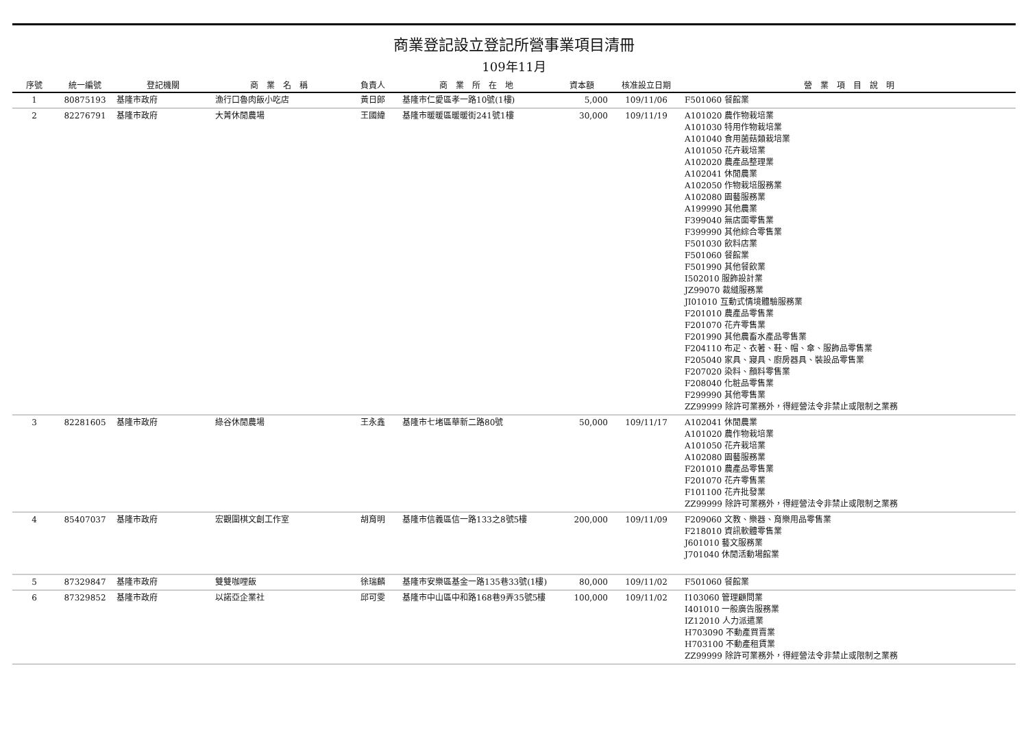商業登記設立登記所營事業項目清冊
109年11月
| 序號 | 統一編號 | 登記機關 | 商 業 名 稱 | 負責人 | 商 業 所 在 地 | 資本額 | 核准設立日期 | 營 業 項 目 說 明 |
| --- | --- | --- | --- | --- | --- | --- | --- | --- |
| 1 | 80875193 | 基隆市政府 | 漁行口魯肉飯小吃店 | 黃日郎 | 基隆市仁愛區孝一路10號(1樓) | 5,000 | 109/11/06 | F501060 餐館業 |
| 2 | 82276791 | 基隆市政府 | 大菁休閒農場 | 王國緯 | 基隆市暖暖區暖暖街241號1樓 | 30,000 | 109/11/19 | A101020 農作物栽培業 A101030 特用作物栽培業 A101040 食用菌菇類栽培業 A101050 花卉栽培業 A102020 農產品整理業 A102041 休閒農業 A102050 作物栽培服務業 A102080 園藝服務業 A199990 其他農業 F399040 無店面零售業 F399990 其他綜合零售業 F501030 飲料店業 F501060 餐館業 F501990 其他餐飲業 I502010 服飾設計業 JZ99070 裁縫服務業 JI01010 互動式情境體驗服務業 F201010 農產品零售業 F201070 花卉零售業 F201990 其他農畜水產品零售業 F204110 布疋、衣著、鞋、帽、傘、服飾品零售業 F205040 家具、寢具、廚房器具、裝設品零售業 F207020 染料、顏料零售業 F208040 化粧品零售業 F299990 其他零售業 ZZ99999 除許可業務外，得經營法令非禁止或限制之業務 |
| 3 | 82281605 | 基隆市政府 | 綠谷休閒農場 | 王永鑫 | 基隆市七堵區華新二路80號 | 50,000 | 109/11/17 | A102041 休閒農業 A101020 農作物栽培業 A101050 花卉栽培業 A102080 園藝服務業 F201010 農產品零售業 F201070 花卉零售業 F101100 花卉批發業 ZZ99999 除許可業務外，得經營法令非禁止或限制之業務 |
| 4 | 85407037 | 基隆市政府 | 宏觀圍棋文創工作室 | 胡育明 | 基隆市信義區信一路133之8號5樓 | 200,000 | 109/11/09 | F209060 文教、樂器、育樂用品零售業 F218010 資訊軟體零售業 J601010 藝文服務業 J701040 休閒活動場館業 |
| 5 | 87329847 | 基隆市政府 | 雙雙咖哩飯 | 徐瑞麟 | 基隆市安樂區基金一路135巷33號(1樓) | 80,000 | 109/11/02 | F501060 餐館業 |
| 6 | 87329852 | 基隆市政府 | 以諾亞企業社 | 邱可雯 | 基隆市中山區中和路168巷9弄35號5樓 | 100,000 | 109/11/02 | I103060 管理顧問業 I401010 一般廣告服務業 IZ12010 人力派遣業 H703090 不動產買賣業 H703100 不動產租賃業 ZZ99999 除許可業務外，得經營法令非禁止或限制之業務 |